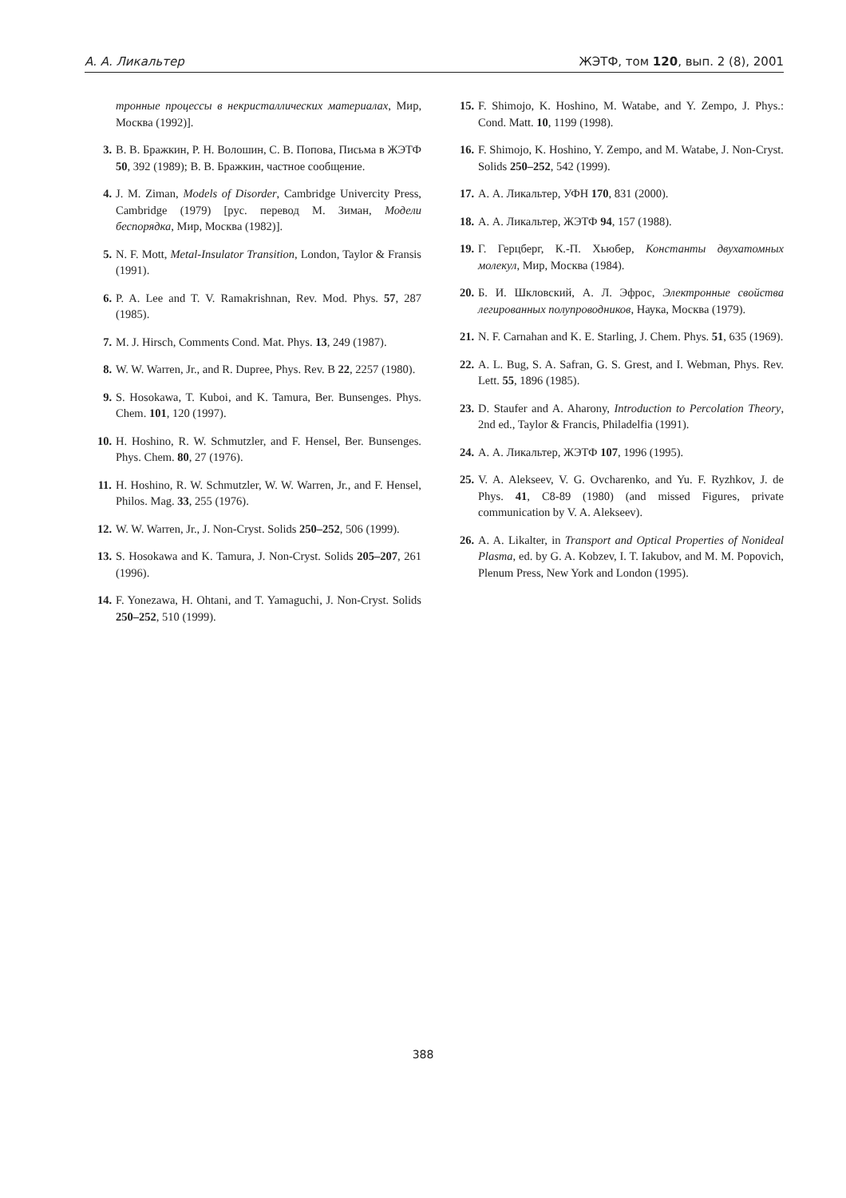А. А. Ликальтер ЖЭТФ, том 120, вып. 2 (8), 2001
тронные процессы в некристаллических материалах, Мир, Москва (1992)].
3. В. В. Бражкин, Р. Н. Волошин, С. В. Попова, Письма в ЖЭТФ 50, 392 (1989); В. В. Бражкин, частное сообщение.
4. J. M. Ziman, Models of Disorder, Cambridge Univercity Press, Cambridge (1979) [рус. перевод М. Зиман, Модели беспорядка, Мир, Москва (1982)].
5. N. F. Mott, Metal-Insulator Transition, London, Taylor & Fransis (1991).
6. P. A. Lee and T. V. Ramakrishnan, Rev. Mod. Phys. 57, 287 (1985).
7. M. J. Hirsch, Comments Cond. Mat. Phys. 13, 249 (1987).
8. W. W. Warren, Jr., and R. Dupree, Phys. Rev. B 22, 2257 (1980).
9. S. Hosokawa, T. Kuboi, and K. Tamura, Ber. Bunsenges. Phys. Chem. 101, 120 (1997).
10. H. Hoshino, R. W. Schmutzler, and F. Hensel, Ber. Bunsenges. Phys. Chem. 80, 27 (1976).
11. H. Hoshino, R. W. Schmutzler, W. W. Warren, Jr., and F. Hensel, Philos. Mag. 33, 255 (1976).
12. W. W. Warren, Jr., J. Non-Cryst. Solids 250–252, 506 (1999).
13. S. Hosokawa and K. Tamura, J. Non-Cryst. Solids 205–207, 261 (1996).
14. F. Yonezawa, H. Ohtani, and T. Yamaguchi, J. Non-Cryst. Solids 250–252, 510 (1999).
15. F. Shimojo, K. Hoshino, M. Watabe, and Y. Zempo, J. Phys.: Cond. Matt. 10, 1199 (1998).
16. F. Shimojo, K. Hoshino, Y. Zempo, and M. Watabe, J. Non-Cryst. Solids 250–252, 542 (1999).
17. А. А. Ликальтер, УФН 170, 831 (2000).
18. А. А. Ликальтер, ЖЭТФ 94, 157 (1988).
19. Г. Герцберг, К.-П. Хьюбер, Константы двухатомных молекул, Мир, Москва (1984).
20. Б. И. Шкловский, А. Л. Эфрос, Электронные свойства легированных полупроводников, Наука, Москва (1979).
21. N. F. Carnahan and K. E. Starling, J. Chem. Phys. 51, 635 (1969).
22. A. L. Bug, S. A. Safran, G. S. Grest, and I. Webman, Phys. Rev. Lett. 55, 1896 (1985).
23. D. Staufer and A. Aharony, Introduction to Percolation Theory, 2nd ed., Taylor & Francis, Philadelfia (1991).
24. А. А. Ликальтер, ЖЭТФ 107, 1996 (1995).
25. V. A. Alekseev, V. G. Ovcharenko, and Yu. F. Ryzhkov, J. de Phys. 41, C8-89 (1980) (and missed Figures, private communication by V. A. Alekseev).
26. A. A. Likalter, in Transport and Optical Properties of Nonideal Plasma, ed. by G. A. Kobzev, I. T. Iakubov, and M. M. Popovich, Plenum Press, New York and London (1995).
388